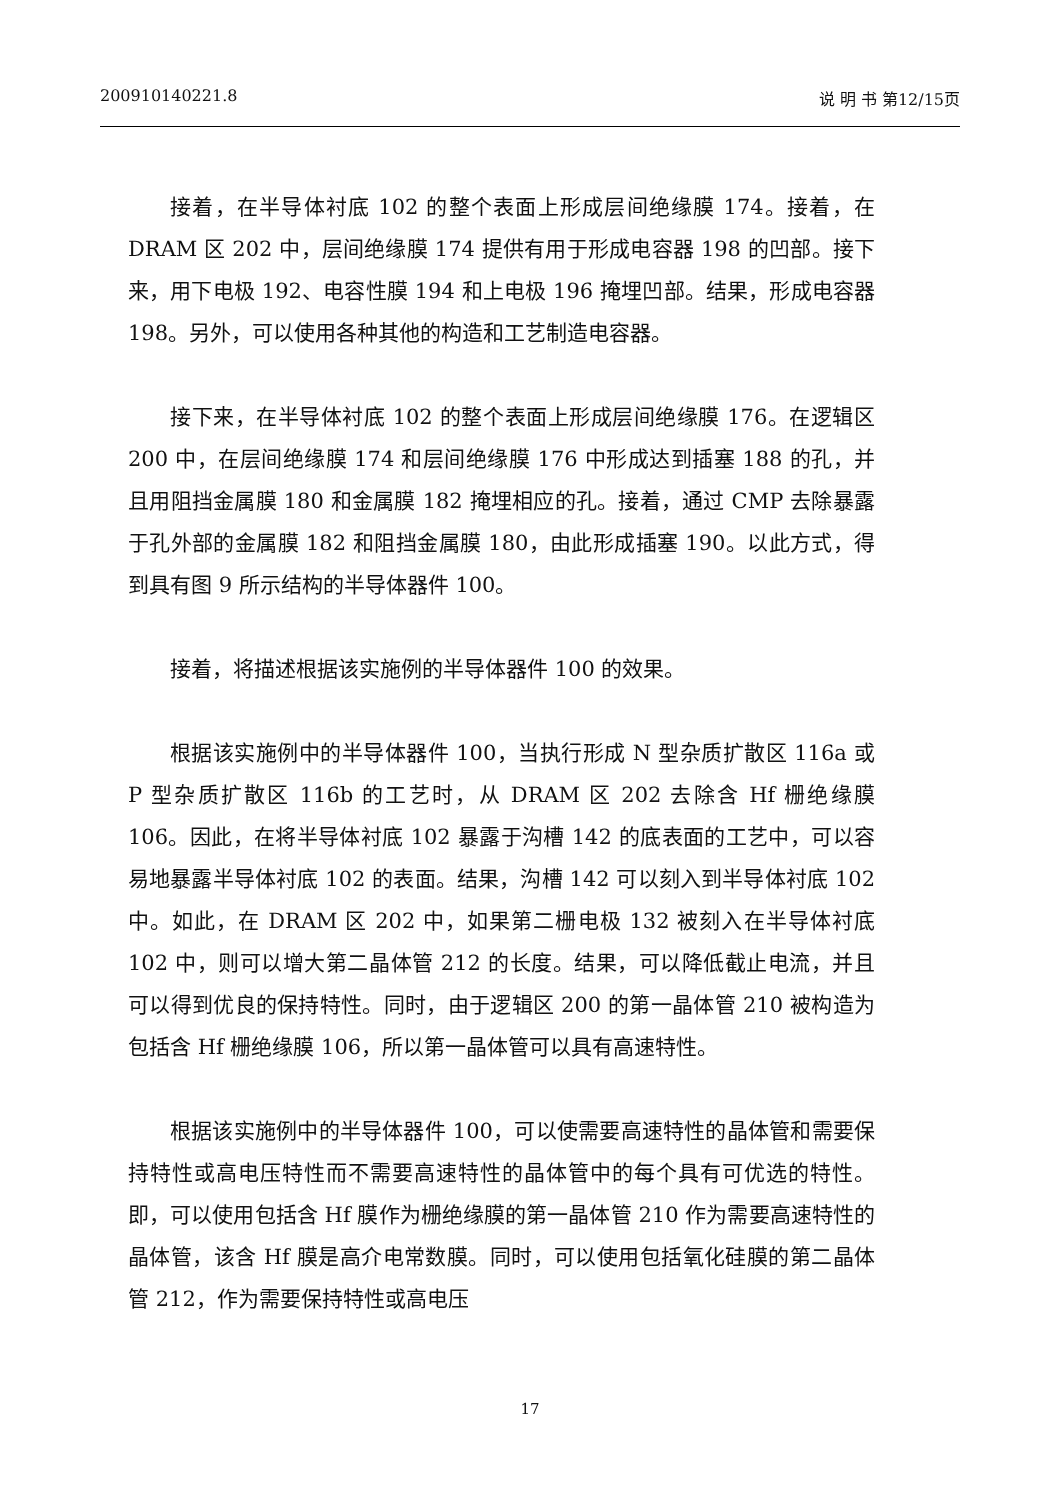200910140221.8 说 明 书 第12/15页
接着，在半导体衬底 102 的整个表面上形成层间绝缘膜 174。接着，在 DRAM 区 202 中，层间绝缘膜 174 提供有用于形成电容器 198 的凹部。接下来，用下电极 192、电容性膜 194 和上电极 196 掩埋凹部。结果，形成电容器 198。另外，可以使用各种其他的构造和工艺制造电容器。
接下来，在半导体衬底 102 的整个表面上形成层间绝缘膜 176。在逻辑区 200 中，在层间绝缘膜 174 和层间绝缘膜 176 中形成达到插塞 188 的孔，并且用阻挡金属膜 180 和金属膜 182 掩埋相应的孔。接着，通过 CMP 去除暴露于孔外部的金属膜 182 和阻挡金属膜 180，由此形成插塞 190。以此方式，得到具有图 9 所示结构的半导体器件 100。
接着，将描述根据该实施例的半导体器件 100 的效果。
根据该实施例中的半导体器件 100，当执行形成 N 型杂质扩散区 116a 或 P 型杂质扩散区 116b 的工艺时，从 DRAM 区 202 去除含 Hf 栅绝缘膜 106。因此，在将半导体衬底 102 暴露于沟槽 142 的底表面的工艺中，可以容易地暴露半导体衬底 102 的表面。结果，沟槽 142 可以刻入到半导体衬底 102 中。如此，在 DRAM 区 202 中，如果第二栅电极 132 被刻入在半导体衬底 102 中，则可以增大第二晶体管 212 的长度。结果，可以降低截止电流，并且可以得到优良的保持特性。同时，由于逻辑区 200 的第一晶体管 210 被构造为包括含 Hf 栅绝缘膜 106，所以第一晶体管可以具有高速特性。
根据该实施例中的半导体器件 100，可以使需要高速特性的晶体管和需要保持特性或高电压特性而不需要高速特性的晶体管中的每个具有可优选的特性。即，可以使用包括含 Hf 膜作为栅绝缘膜的第一晶体管 210 作为需要高速特性的晶体管，该含 Hf 膜是高介电常数膜。同时，可以使用包括氧化硅膜的第二晶体管 212，作为需要保持特性或高电压
17